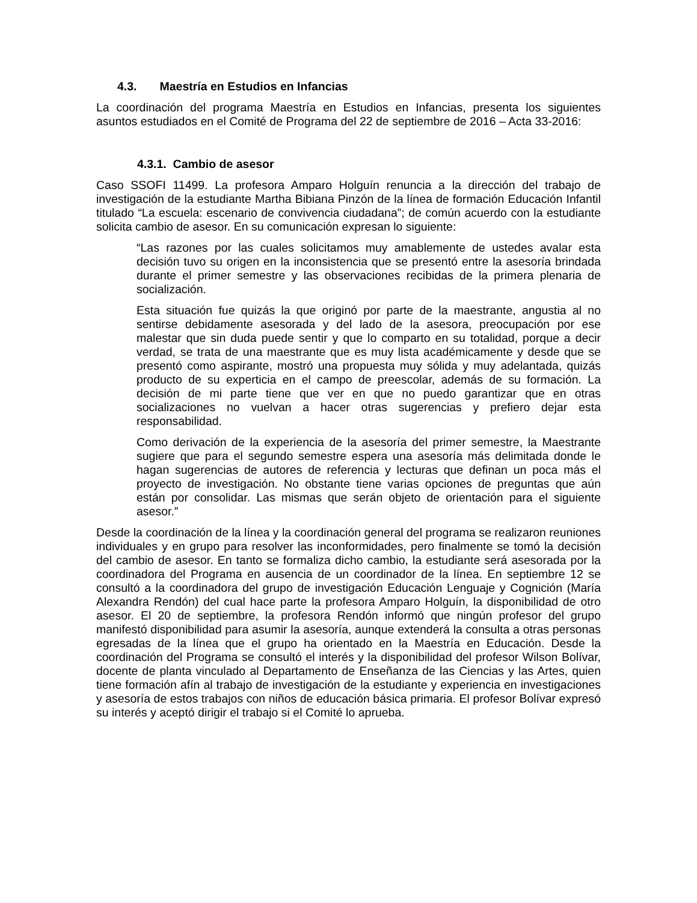4.3. Maestría en Estudios en Infancias
La coordinación del programa Maestría en Estudios en Infancias, presenta los siguientes asuntos estudiados en el Comité de Programa del 22 de septiembre de 2016 – Acta 33-2016:
4.3.1. Cambio de asesor
Caso SSOFI 11499. La profesora Amparo Holguín renuncia a la dirección del trabajo de investigación de la estudiante Martha Bibiana Pinzón de la línea de formación Educación Infantil titulado “La escuela: escenario de convivencia ciudadana”; de común acuerdo con la estudiante solicita cambio de asesor. En su comunicación expresan lo siguiente:
“Las razones por las cuales solicitamos muy amablemente de ustedes avalar esta decisión tuvo su origen en la inconsistencia que se presentó entre la asesoría brindada durante el primer semestre y las observaciones recibidas de la primera plenaria de socialización.
Esta situación fue quizás la que originó por parte de la maestrante, angustia al no sentirse debidamente asesorada y del lado de la asesora, preocupación por ese malestar que sin duda puede sentir y que lo comparto en su totalidad, porque a decir verdad, se trata de una maestrante que es muy lista académicamente y desde que se presentó como aspirante, mostró una propuesta muy sólida y muy adelantada, quizás producto de su experticia en el campo de preescolar, además de su formación. La decisión de mi parte tiene que ver en que no puedo garantizar que en otras socializaciones no vuelvan a hacer otras sugerencias y prefiero dejar esta responsabilidad.
Como derivación de la experiencia de la asesoría del primer semestre, la Maestrante sugiere que para el segundo semestre espera una asesoría más delimitada donde le hagan sugerencias de autores de referencia y lecturas que definan un poca más el proyecto de investigación. No obstante tiene varias opciones de preguntas que aún están por consolidar. Las mismas que serán objeto de orientación para el siguiente asesor.”
Desde la coordinación de la línea y la coordinación general del programa se realizaron reuniones individuales y en grupo para resolver las inconformidades, pero finalmente se tomó la decisión del cambio de asesor. En tanto se formaliza dicho cambio, la estudiante será asesorada por la coordinadora del Programa en ausencia de un coordinador de la línea. En septiembre 12 se consultó a la coordinadora del grupo de investigación Educación Lenguaje y Cognición (María Alexandra Rendón) del cual hace parte la profesora Amparo Holguín, la disponibilidad de otro asesor. El 20 de septiembre, la profesora Rendón informó que ningún profesor del grupo manifestó disponibilidad para asumir la asesoría, aunque extenderá la consulta a otras personas egresadas de la línea que el grupo ha orientado en la Maestría en Educación. Desde la coordinación del Programa se consultó el interés y la disponibilidad del profesor Wilson Bolívar, docente de planta vinculado al Departamento de Enseñanza de las Ciencias y las Artes, quien tiene formación afín al trabajo de investigación de la estudiante y experiencia en investigaciones y asesoría de estos trabajos con niños de educación básica primaria. El profesor Bolívar expresó su interés y aceptó dirigir el trabajo si el Comité lo aprueba.